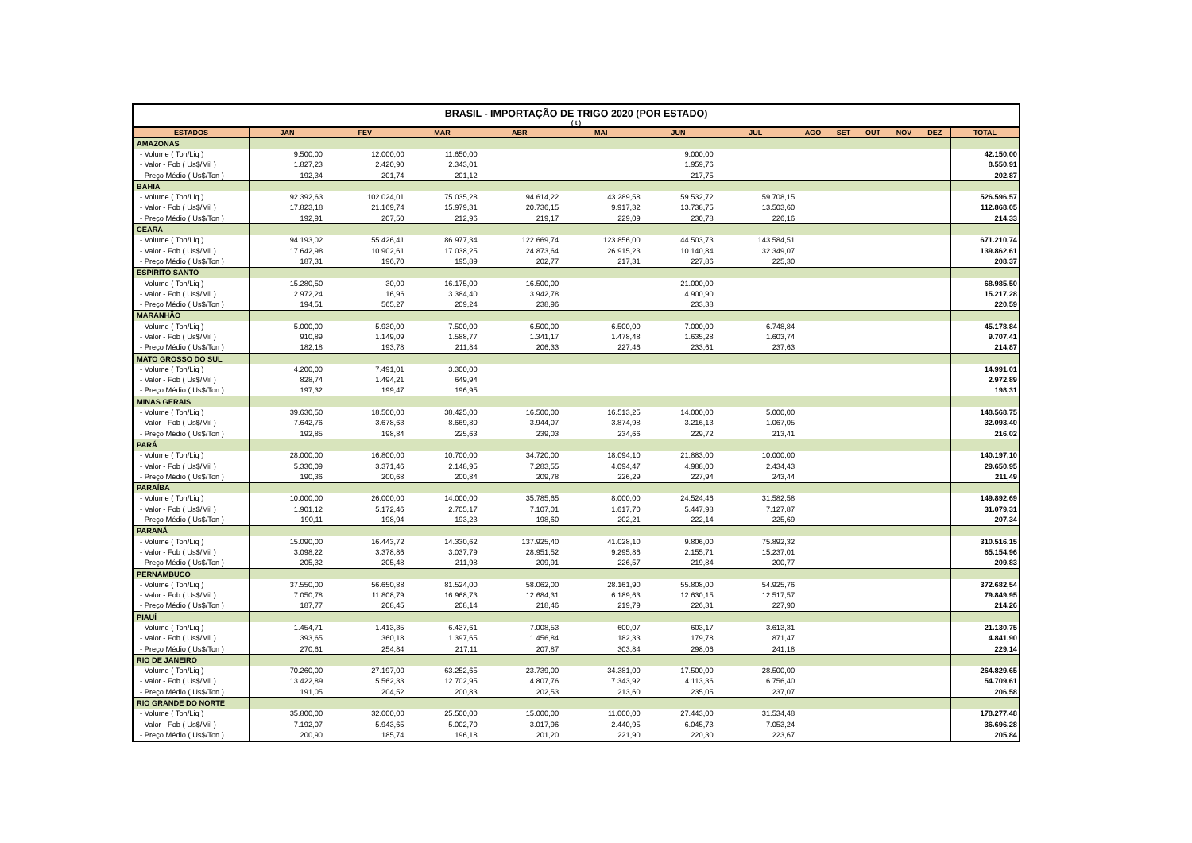BRASIL - IMPORTAÇÃO DE TRIGO 2020 (POR ESTADO) ( t )
| ESTADOS | JAN | FEV | MAR | ABR | MAI | JUN | JUL | AGO | SET | OUT | NOV | DEZ | TOTAL |
| --- | --- | --- | --- | --- | --- | --- | --- | --- | --- | --- | --- | --- | --- |
| AMAZONAS | | | | | | | | | | | | | |
| - Volume ( Ton/Liq ) | 9.500,00 | 12.000,00 | 11.650,00 | | | 9.000,00 | | | | | | | 42.150,00 |
| - Valor - Fob ( Us$/Mil ) | 1.827,23 | 2.420,90 | 2.343,01 | | | 1.959,76 | | | | | | | 8.550,91 |
| - Preço Médio ( Us$/Ton ) | 192,34 | 201,74 | 201,12 | | | 217,75 | | | | | | | 202,87 |
| BAHIA | | | | | | | | | | | | | |
| - Volume ( Ton/Liq ) | 92.392,63 | 102.024,01 | 75.035,28 | 94.614,22 | 43.289,58 | 59.532,72 | 59.708,15 | | | | | | 526.596,57 |
| - Valor - Fob ( Us$/Mil ) | 17.823,18 | 21.169,74 | 15.979,31 | 20.736,15 | 9.917,32 | 13.738,75 | 13.503,60 | | | | | | 112.868,05 |
| - Preço Médio ( Us$/Ton ) | 192,91 | 207,50 | 212,96 | 219,17 | 229,09 | 230,78 | 226,16 | | | | | | 214,33 |
| CEARÁ | | | | | | | | | | | | | |
| - Volume ( Ton/Liq ) | 94.193,02 | 55.426,41 | 86.977,34 | 122.669,74 | 123.856,00 | 44.503,73 | 143.584,51 | | | | | | 671.210,74 |
| - Valor - Fob ( Us$/Mil ) | 17.642,98 | 10.902,61 | 17.038,25 | 24.873,64 | 26.915,23 | 10.140,84 | 32.349,07 | | | | | | 139.862,61 |
| - Preço Médio ( Us$/Ton ) | 187,31 | 196,70 | 195,89 | 202,77 | 217,31 | 227,86 | 225,30 | | | | | | 208,37 |
| ESPÍRITO SANTO | | | | | | | | | | | | | |
| - Volume ( Ton/Liq ) | 15.280,50 | 30,00 | 16.175,00 | 16.500,00 | | 21.000,00 | | | | | | | 68.985,50 |
| - Valor - Fob ( Us$/Mil ) | 2.972,24 | 16,96 | 3.384,40 | 3.942,78 | | 4.900,90 | | | | | | | 15.217,28 |
| - Preço Médio ( Us$/Ton ) | 194,51 | 565,27 | 209,24 | 238,96 | | 233,38 | | | | | | | 220,59 |
| MARANHÃO | | | | | | | | | | | | | |
| - Volume ( Ton/Liq ) | 5.000,00 | 5.930,00 | 7.500,00 | 6.500,00 | 6.500,00 | 7.000,00 | 6.748,84 | | | | | | 45.178,84 |
| - Valor - Fob ( Us$/Mil ) | 910,89 | 1.149,09 | 1.588,77 | 1.341,17 | 1.478,48 | 1.635,28 | 1.603,74 | | | | | | 9.707,41 |
| - Preço Médio ( Us$/Ton ) | 182,18 | 193,78 | 211,84 | 206,33 | 227,46 | 233,61 | 237,63 | | | | | | 214,87 |
| MATO GROSSO DO SUL | | | | | | | | | | | | | |
| - Volume ( Ton/Liq ) | 4.200,00 | 7.491,01 | 3.300,00 | | | | | | | | | | 14.991,01 |
| - Valor - Fob ( Us$/Mil ) | 828,74 | 1.494,21 | 649,94 | | | | | | | | | | 2.972,89 |
| - Preço Médio ( Us$/Ton ) | 197,32 | 199,47 | 196,95 | | | | | | | | | | 198,31 |
| MINAS GERAIS | | | | | | | | | | | | | |
| - Volume ( Ton/Liq ) | 39.630,50 | 18.500,00 | 38.425,00 | 16.500,00 | 16.513,25 | 14.000,00 | 5.000,00 | | | | | | 148.568,75 |
| - Valor - Fob ( Us$/Mil ) | 7.642,76 | 3.678,63 | 8.669,80 | 3.944,07 | 3.874,98 | 3.216,13 | 1.067,05 | | | | | | 32.093,40 |
| - Preço Médio ( Us$/Ton ) | 192,85 | 198,84 | 225,63 | 239,03 | 234,66 | 229,72 | 213,41 | | | | | | 216,02 |
| PARÁ | | | | | | | | | | | | | |
| - Volume ( Ton/Liq ) | 28.000,00 | 16.800,00 | 10.700,00 | 34.720,00 | 18.094,10 | 21.883,00 | 10.000,00 | | | | | | 140.197,10 |
| - Valor - Fob ( Us$/Mil ) | 5.330,09 | 3.371,46 | 2.148,95 | 7.283,55 | 4.094,47 | 4.988,00 | 2.434,43 | | | | | | 29.650,95 |
| - Preço Médio ( Us$/Ton ) | 190,36 | 200,68 | 200,84 | 209,78 | 226,29 | 227,94 | 243,44 | | | | | | 211,49 |
| PARAÍBA | | | | | | | | | | | | | |
| - Volume ( Ton/Liq ) | 10.000,00 | 26.000,00 | 14.000,00 | 35.785,65 | 8.000,00 | 24.524,46 | 31.582,58 | | | | | | 149.892,69 |
| - Valor - Fob ( Us$/Mil ) | 1.901,12 | 5.172,46 | 2.705,17 | 7.107,01 | 1.617,70 | 5.447,98 | 7.127,87 | | | | | | 31.079,31 |
| - Preço Médio ( Us$/Ton ) | 190,11 | 198,94 | 193,23 | 198,60 | 202,21 | 222,14 | 225,69 | | | | | | 207,34 |
| PARANÁ | | | | | | | | | | | | | |
| - Volume ( Ton/Liq ) | 15.090,00 | 16.443,72 | 14.330,62 | 137.925,40 | 41.028,10 | 9.806,00 | 75.892,32 | | | | | | 310.516,15 |
| - Valor - Fob ( Us$/Mil ) | 3.098,22 | 3.378,86 | 3.037,79 | 28.951,52 | 9.295,86 | 2.155,71 | 15.237,01 | | | | | | 65.154,96 |
| - Preço Médio ( Us$/Ton ) | 205,32 | 205,48 | 211,98 | 209,91 | 226,57 | 219,84 | 200,77 | | | | | | 209,83 |
| PERNAMBUCO | | | | | | | | | | | | | |
| - Volume ( Ton/Liq ) | 37.550,00 | 56.650,88 | 81.524,00 | 58.062,00 | 28.161,90 | 55.808,00 | 54.925,76 | | | | | | 372.682,54 |
| - Valor - Fob ( Us$/Mil ) | 7.050,78 | 11.808,79 | 16.968,73 | 12.684,31 | 6.189,63 | 12.630,15 | 12.517,57 | | | | | | 79.849,95 |
| - Preço Médio ( Us$/Ton ) | 187,77 | 208,45 | 208,14 | 218,46 | 219,79 | 226,31 | 227,90 | | | | | | 214,26 |
| PIAUÍ | | | | | | | | | | | | | |
| - Volume ( Ton/Liq ) | 1.454,71 | 1.413,35 | 6.437,61 | 7.008,53 | 600,07 | 603,17 | 3.613,31 | | | | | | 21.130,75 |
| - Valor - Fob ( Us$/Mil ) | 393,65 | 360,18 | 1.397,65 | 1.456,84 | 182,33 | 179,78 | 871,47 | | | | | | 4.841,90 |
| - Preço Médio ( Us$/Ton ) | 270,61 | 254,84 | 217,11 | 207,87 | 303,84 | 298,06 | 241,18 | | | | | | 229,14 |
| RIO DE JANEIRO | | | | | | | | | | | | | |
| - Volume ( Ton/Liq ) | 70.260,00 | 27.197,00 | 63.252,65 | 23.739,00 | 34.381,00 | 17.500,00 | 28.500,00 | | | | | | 264.829,65 |
| - Valor - Fob ( Us$/Mil ) | 13.422,89 | 5.562,33 | 12.702,95 | 4.807,76 | 7.343,92 | 4.113,36 | 6.756,40 | | | | | | 54.709,61 |
| - Preço Médio ( Us$/Ton ) | 191,05 | 204,52 | 200,83 | 202,53 | 213,60 | 235,05 | 237,07 | | | | | | 206,58 |
| RIO GRANDE DO NORTE | | | | | | | | | | | | | |
| - Volume ( Ton/Liq ) | 35.800,00 | 32.000,00 | 25.500,00 | 15.000,00 | 11.000,00 | 27.443,00 | 31.534,48 | | | | | | 178.277,48 |
| - Valor - Fob ( Us$/Mil ) | 7.192,07 | 5.943,65 | 5.002,70 | 3.017,96 | 2.440,95 | 6.045,73 | 7.053,24 | | | | | | 36.696,28 |
| - Preço Médio ( Us$/Ton ) | 200,90 | 185,74 | 196,18 | 201,20 | 221,90 | 220,30 | 223,67 | | | | | | 205,84 |